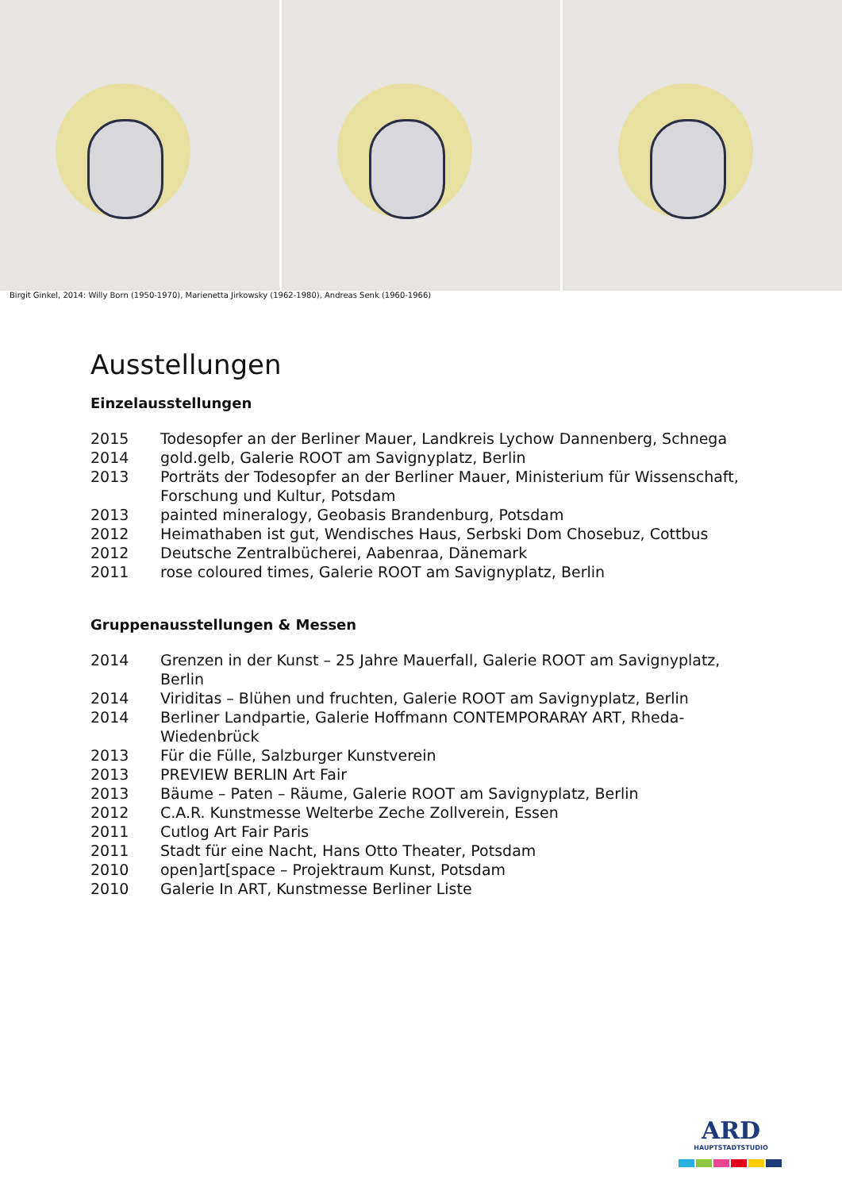Birgit Ginkel, 2014: Willy Born (1950-1970), Marienetta Jirkowsky (1962-1980), Andreas Senk (1960-1966)
Ausstellungen
Einzelausstellungen
| 2015 | Todesopfer an der Berliner Mauer, Landkreis Lychow Dannenberg, Schnega |
| 2014 | gold.gelb, Galerie ROOT am Savignyplatz, Berlin |
| 2013 | Porträts der Todesopfer an der Berliner Mauer, Ministerium für Wissenschaft, Forschung und Kultur, Potsdam |
| 2013 | painted mineralogy, Geobasis Brandenburg, Potsdam |
| 2012 | Heimathaben ist gut, Wendisches Haus, Serbski Dom Chosebuz, Cottbus |
| 2012 | Deutsche Zentralbücherei, Aabenraa, Dänemark |
| 2011 | rose coloured times, Galerie ROOT am Savignyplatz, Berlin |
Gruppenausstellungen & Messen
| 2014 | Grenzen in der Kunst – 25 Jahre Mauerfall, Galerie ROOT am Savignyplatz, Berlin |
| 2014 | Viriditas – Blühen und fruchten, Galerie ROOT am Savignyplatz, Berlin |
| 2014 | Berliner Landpartie, Galerie Hoffmann CONTEMPORARAY ART, Rheda-Wiedenbrück |
| 2013 | Für die Fülle, Salzburger Kunstverein |
| 2013 | PREVIEW BERLIN Art Fair |
| 2013 | Bäume – Paten – Räume, Galerie ROOT am Savignyplatz, Berlin |
| 2012 | C.A.R. Kunstmesse Welterbe Zeche Zollverein, Essen |
| 2011 | Cutlog Art Fair Paris |
| 2011 | Stadt für eine Nacht, Hans Otto Theater, Potsdam |
| 2010 | open]art[space – Projektraum Kunst, Potsdam |
| 2010 | Galerie In ART, Kunstmesse Berliner Liste |
ARD
HAUPTSTADTSTUDIO